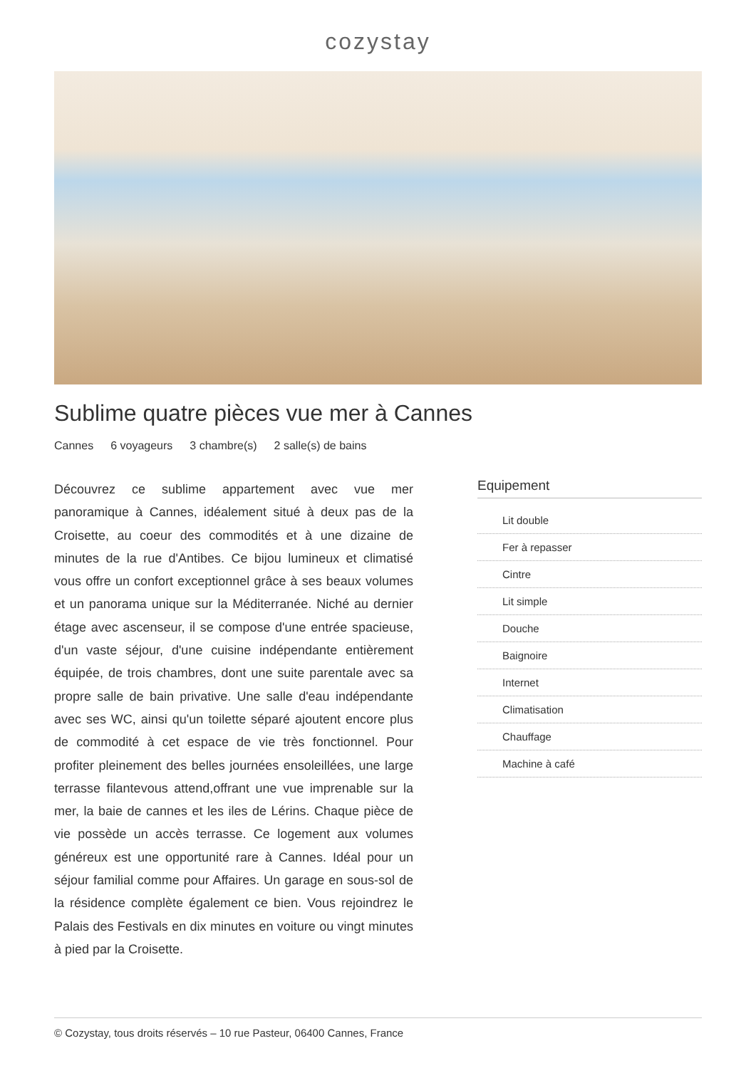cozystay
Sublime quatre pièces vue mer à Cannes
Cannes 6 voyageurs 3 chambre(s) 2 salle(s) de bains
Découvrez ce sublime appartement avec vue mer panoramique à Cannes, idéalement situé à deux pas de la Croisette, au coeur des commodités et à une dizaine de minutes de la rue d'Antibes. Ce bijou lumineux et climatisé vous offre un confort exceptionnel grâce à ses beaux volumes et un panorama unique sur la Méditerranée. Niché au dernier étage avec ascenseur, il se compose d'une entrée spacieuse, d'un vaste séjour, d'une cuisine indépendante entièrement équipée, de trois chambres, dont une suite parentale avec sa propre salle de bain privative. Une salle d'eau indépendante avec ses WC, ainsi qu'un toilette séparé ajoutent encore plus de commodité à cet espace de vie très fonctionnel. Pour profiter pleinement des belles journées ensoleillées, une large terrasse filantevous attend,offrant une vue imprenable sur la mer, la baie de cannes et les iles de Lérins. Chaque pièce de vie possède un accès terrasse. Ce logement aux volumes généreux est une opportunité rare à Cannes. Idéal pour un séjour familial comme pour Affaires. Un garage en sous-sol de la résidence complète également ce bien. Vous rejoindrez le Palais des Festivals en dix minutes en voiture ou vingt minutes à pied par la Croisette.
Equipement
Lit double
Fer à repasser
Cintre
Lit simple
Douche
Baignoire
Internet
Climatisation
Chauffage
Machine à café
© Cozystay, tous droits réservés – 10 rue Pasteur, 06400 Cannes, France